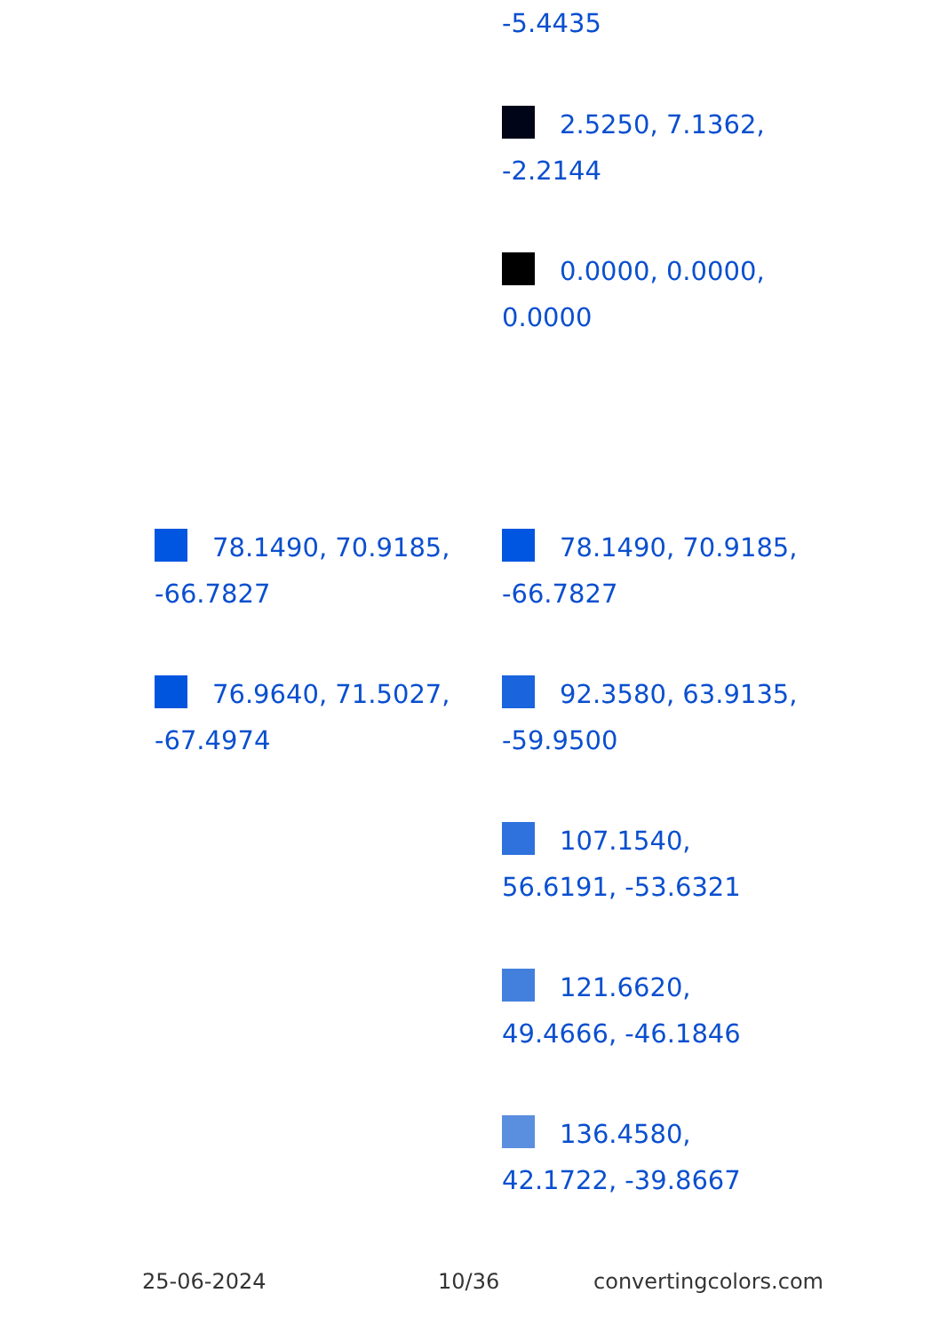-5.4435
2.5250, 7.1362, -2.2144
0.0000, 0.0000, 0.0000
78.1490, 70.9185, -66.7827
78.1490, 70.9185, -66.7827
76.9640, 71.5027, -67.4974
92.3580, 63.9135, -59.9500
107.1540, 56.6191, -53.6321
121.6620, 49.4666, -46.1846
136.4580, 42.1722, -39.8667
25-06-2024 10/36 convertingcolors.com